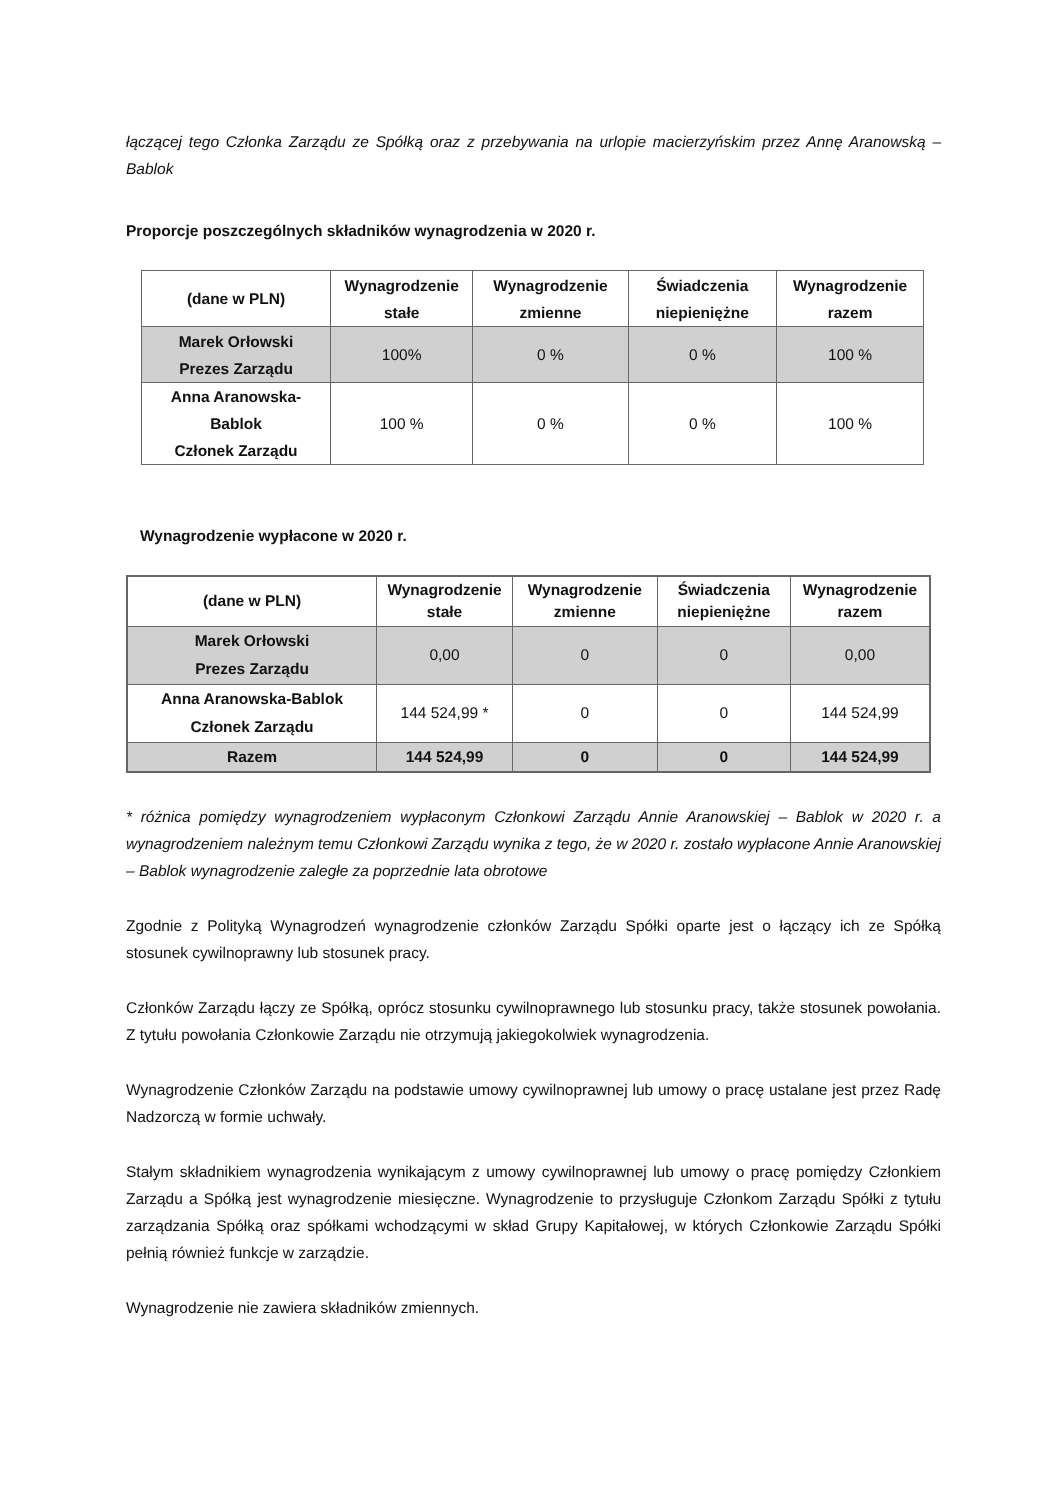łączącej tego Członka Zarządu ze Spółką oraz z przebywania na urlopie macierzyńskim przez Annę Aranowską – Bablok
Proporcje poszczególnych składników wynagrodzenia w 2020 r.
| (dane w PLN) | Wynagrodzenie stałe | Wynagrodzenie zmienne | Świadczenia niepieniężne | Wynagrodzenie razem |
| --- | --- | --- | --- | --- |
| Marek Orłowski Prezes Zarządu | 100% | 0 % | 0 % | 100 % |
| Anna Aranowska- Bablok Członek Zarządu | 100 % | 0 % | 0 % | 100 % |
Wynagrodzenie wypłacone w 2020 r.
| (dane w PLN) | Wynagrodzenie stałe | Wynagrodzenie zmienne | Świadczenia niepieniężne | Wynagrodzenie razem |
| --- | --- | --- | --- | --- |
| Marek Orłowski Prezes Zarządu | 0,00 | 0 | 0 | 0,00 |
| Anna Aranowska-Bablok Członek Zarządu | 144 524,99 * | 0 | 0 | 144 524,99 |
| Razem | 144 524,99 | 0 | 0 | 144 524,99 |
* różnica pomiędzy wynagrodzeniem wypłaconym Członkowi Zarządu Annie Aranowskiej – Bablok w 2020 r. a wynagrodzeniem należnym temu Członkowi Zarządu wynika z tego, że w 2020 r. zostało wypłacone Annie Aranowskiej – Bablok wynagrodzenie zaległe za poprzednie lata obrotowe
Zgodnie z Polityką Wynagrodzeń wynagrodzenie członków Zarządu Spółki oparte jest o łączący ich ze Spółką stosunek cywilnoprawny lub stosunek pracy.
Członków Zarządu łączy ze Spółką, oprócz stosunku cywilnoprawnego lub stosunku pracy, także stosunek powołania. Z tytułu powołania Członkowie Zarządu nie otrzymują jakiegokolwiek wynagrodzenia.
Wynagrodzenie Członków Zarządu na podstawie umowy cywilnoprawnej lub umowy o pracę ustalane jest przez Radę Nadzorczą w formie uchwały.
Stałym składnikiem wynagrodzenia wynikającym z umowy cywilnoprawnej lub umowy o pracę pomiędzy Członkiem Zarządu a Spółką jest wynagrodzenie miesięczne. Wynagrodzenie to przysługuje Członkom Zarządu Spółki z tytułu zarządzania Spółką oraz spółkami wchodzącymi w skład Grupy Kapitałowej, w których Członkowie Zarządu Spółki pełnią również funkcje w zarządzie.
Wynagrodzenie nie zawiera składników zmiennych.